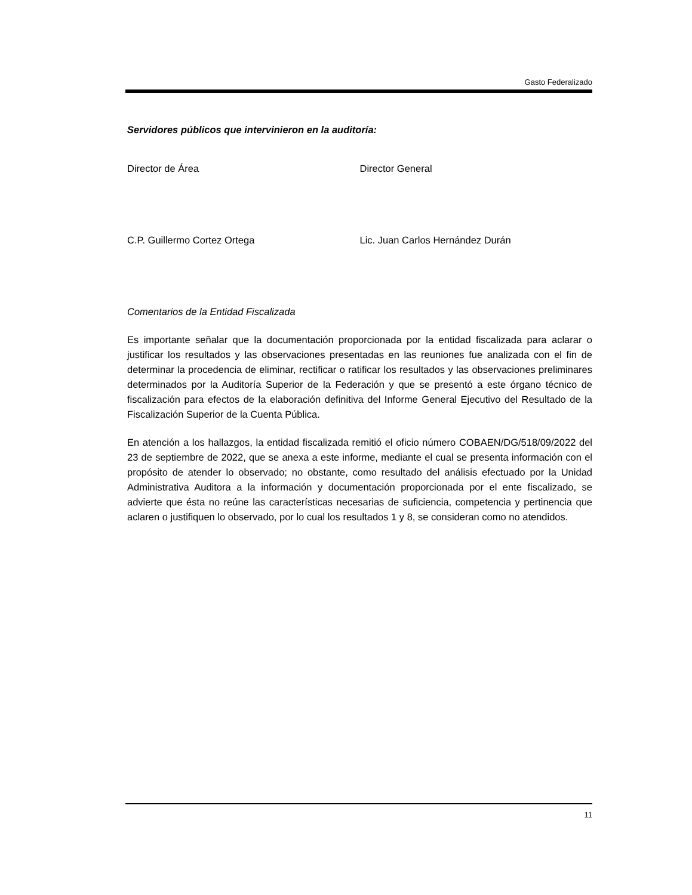Gasto Federalizado
Servidores públicos que intervinieron en la auditoría:
Director de Área Director General
C.P. Guillermo Cortez Ortega Lic. Juan Carlos Hernández Durán
Comentarios de la Entidad Fiscalizada
Es importante señalar que la documentación proporcionada por la entidad fiscalizada para aclarar o justificar los resultados y las observaciones presentadas en las reuniones fue analizada con el fin de determinar la procedencia de eliminar, rectificar o ratificar los resultados y las observaciones preliminares determinados por la Auditoría Superior de la Federación y que se presentó a este órgano técnico de fiscalización para efectos de la elaboración definitiva del Informe General Ejecutivo del Resultado de la Fiscalización Superior de la Cuenta Pública.
En atención a los hallazgos, la entidad fiscalizada remitió el oficio número COBAEN/DG/518/09/2022 del 23 de septiembre de 2022, que se anexa a este informe, mediante el cual se presenta información con el propósito de atender lo observado; no obstante, como resultado del análisis efectuado por la Unidad Administrativa Auditora a la información y documentación proporcionada por el ente fiscalizado, se advierte que ésta no reúne las características necesarias de suficiencia, competencia y pertinencia que aclaren o justifiquen lo observado, por lo cual los resultados 1 y 8, se consideran como no atendidos.
11